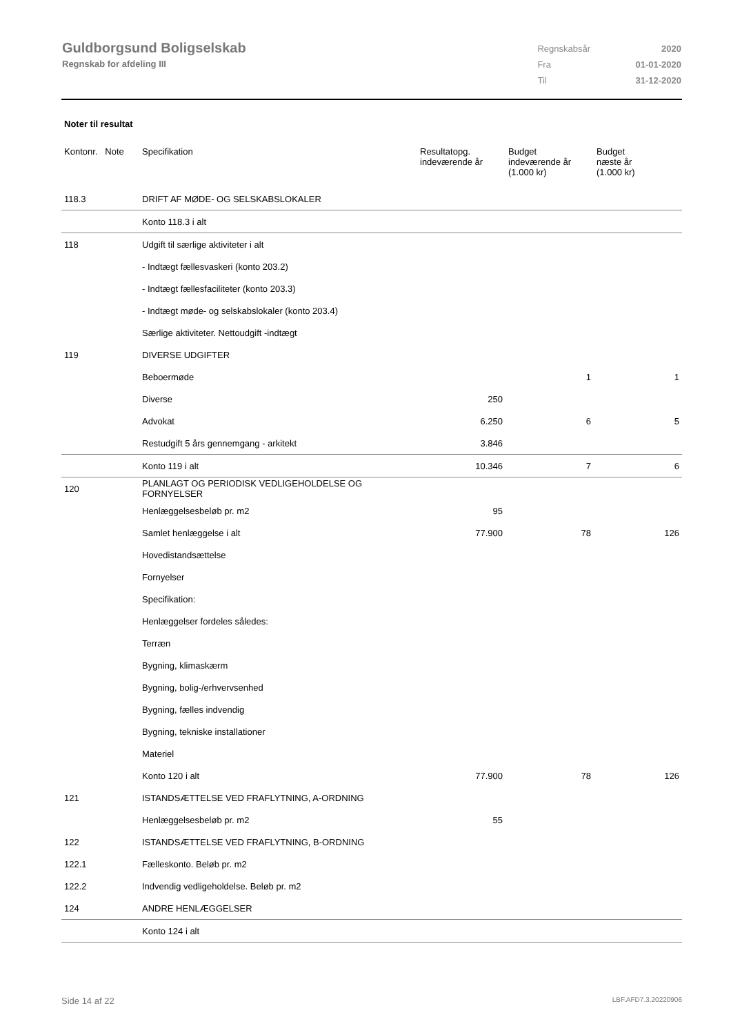Guldborgsund Boligselskab
Regnskab for afdeling III
| Regnskabsår | 2020 |
| Fra | 01-01-2020 |
| Til | 31-12-2020 |
Noter til resultat
| Kontonr. Note | Specifikation | Resultatopg. indeværende år | Budget indeværende år (1.000 kr) | Budget næste år (1.000 kr) |
| --- | --- | --- | --- | --- |
| 118.3 | DRIFT AF MØDE- OG SELSKABSLOKALER | | | |
| | Konto 118.3 i alt | | | |
| 118 | Udgift til særlige aktiviteter i alt | | | |
| | - Indtægt fællesvaskeri (konto 203.2) | | | |
| | - Indtægt fællesfaciliteter (konto 203.3) | | | |
| | - Indtægt møde- og selskabslokaler (konto 203.4) | | | |
| | Særlige aktiviteter. Nettoudgift -indtægt | | | |
| 119 | DIVERSE UDGIFTER | | | |
| | Beboermøde | | 1 | 1 |
| | Diverse | 250 | | |
| | Advokat | 6.250 | 6 | 5 |
| | Restudgift 5 års gennemgang - arkitekt | 3.846 | | |
| | Konto 119 i alt | 10.346 | 7 | 6 |
| 120 | PLANLAGT OG PERIODISK VEDLIGEHOLDELSE OG FORNYELSER | | | |
| | Henlæggelsesbeløb pr. m2 | 95 | | |
| | Samlet henlæggelse i alt | 77.900 | 78 | 126 |
| | Hovedistandsættelse | | | |
| | Fornyelser | | | |
| | Specifikation: | | | |
| | Henlæggelser fordeles således: | | | |
| | Terræn | | | |
| | Bygning, klimaskærm | | | |
| | Bygning, bolig-/erhvervsenhed | | | |
| | Bygning, fælles indvendig | | | |
| | Bygning, tekniske installationer | | | |
| | Materiel | | | |
| | Konto 120 i alt | 77.900 | 78 | 126 |
| 121 | ISTANDSÆTTELSE VED FRAFLYTNING, A-ORDNING | | | |
| | Henlæggelsesbeløb pr. m2 | 55 | | |
| 122 | ISTANDSÆTTELSE VED FRAFLYTNING, B-ORDNING | | | |
| 122.1 | Fælleskonto. Beløb pr. m2 | | | |
| 122.2 | Indvendig vedligeholdelse. Beløb pr. m2 | | | |
| 124 | ANDRE HENLÆGGELSER | | | |
| | Konto 124 i alt | | | |
Side 14 af 22 LBF.AFD7.3.20220906